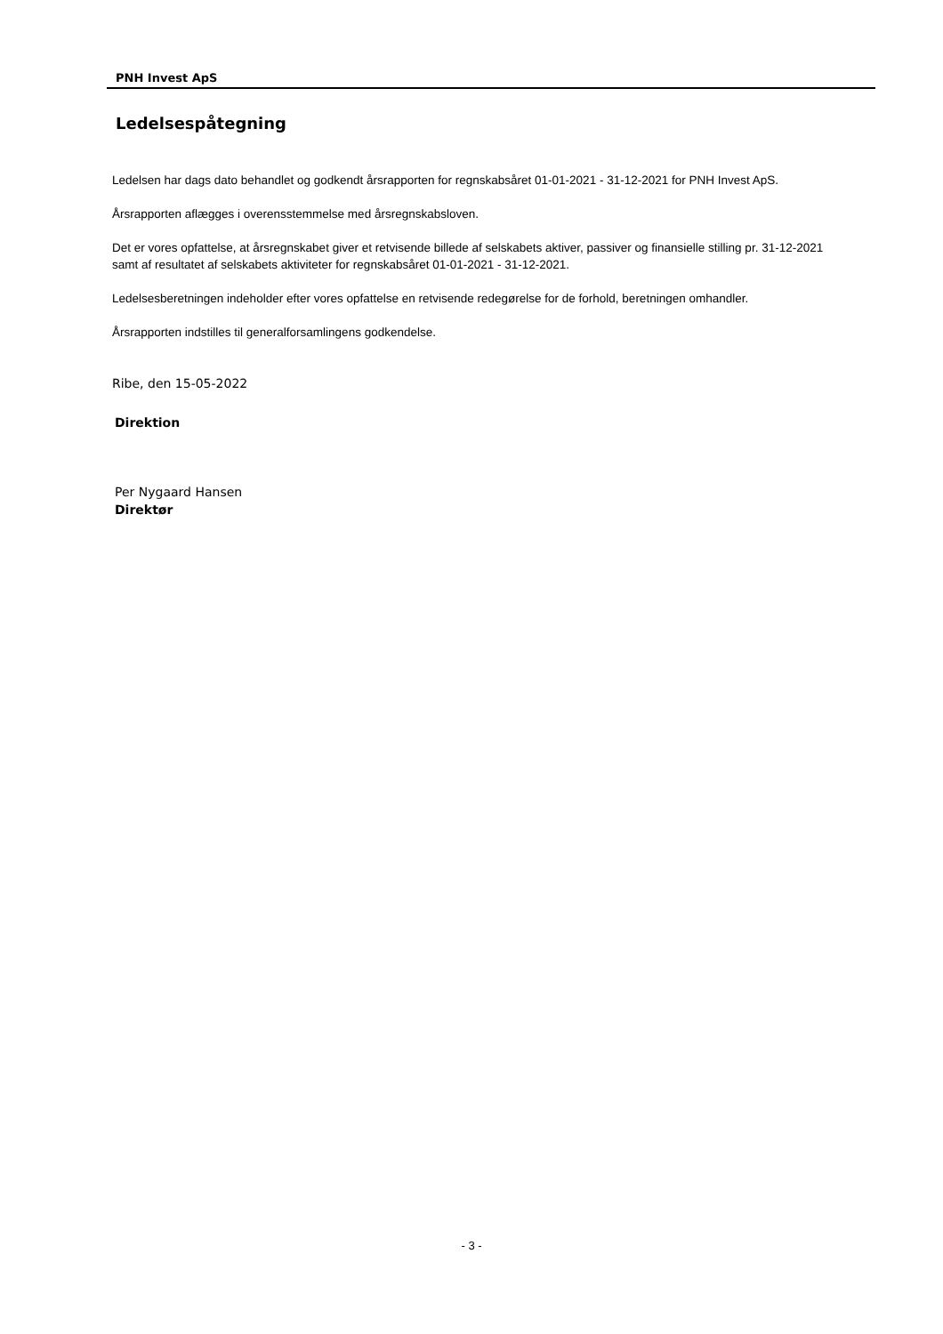PNH Invest ApS
Ledelsespåtegning
Ledelsen har dags dato behandlet og godkendt årsrapporten for regnskabsåret 01-01-2021 - 31-12-2021 for PNH Invest ApS.
Årsrapporten aflægges i overensstemmelse med årsregnskabsloven.
Det er vores opfattelse, at årsregnskabet giver et retvisende billede af selskabets aktiver, passiver og finansielle stilling pr. 31-12-2021 samt af resultatet af selskabets aktiviteter for regnskabsåret 01-01-2021 - 31-12-2021.
Ledelsesberetningen indeholder efter vores opfattelse en retvisende redegørelse for de forhold, beretningen omhandler.
Årsrapporten indstilles til generalforsamlingens godkendelse.
Ribe, den 15-05-2022
Direktion
Per Nygaard Hansen
Direktør
- 3 -